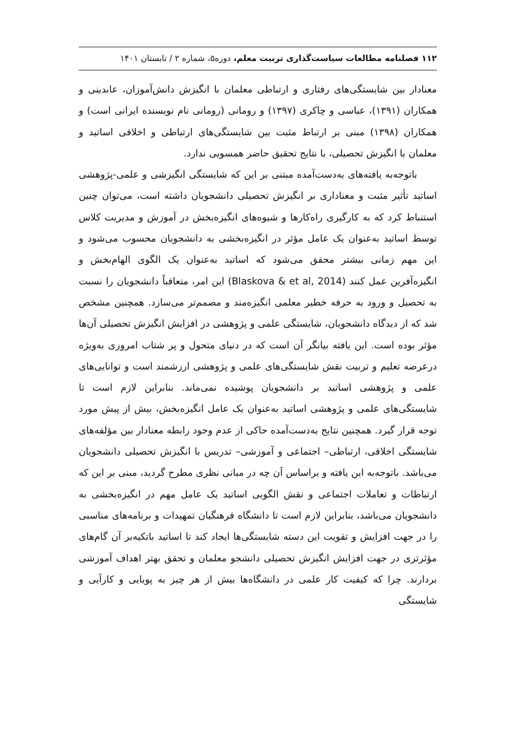۱۱۲ فصلنامه مطالعات سیاست‌گذاری تربیت معلم، دوره۵، شماره ۲ / تابستان ۱۴۰۱
معنادار بین شایستگی‌های رفتاری و ارتباطی معلمان با انگیزش دانش‌آموزان، عابدینی و همکاران (۱۳۹۱)، عباسی و چاکری (۱۳۹۷) و رومانی (رومانی نام نویسنده ایرانی است) و همکاران (۱۳۹۸) مبنی بر ارتباط مثبت بین شایستگی‌های ارتباطی و اخلاقی اساتید و معلمان با انگیزش تحصیلی، با نتایج تحقیق حاضر همسویی ندارد.
باتوجه‌به یافته‌های به‌دست‌آمده مبتنی بر این که شایستگی انگیزشی و علمی-پژوهشی اساتید تأثیر مثبت و معناداری بر انگیزش تحصیلی دانشجویان داشته است، می‌توان چنین استنباط کرد که به کارگیری راه‌کارها و شیوه‌های انگیزه‌بخش در آموزش و مدیریت کلاس توسط اساتید به‌عنوان یک عامل مؤثر در انگیزه‌بخشی به دانشجویان محسوب می‌شود و این مهم زمانی بیشتر محقق می‌شود که اساتید به‌عنوان یک الگوی الهام‌بخش و انگیزه‌آفرین عمل کنند (Blaskova & et al, 2014) این امر، متعاقباً دانشجویان را نسبت به تحصیل و ورود به حرفه خطیر معلمی انگیزه‌مند و مصمم‌تر می‌سازد. همچنین مشخص شد که از دیدگاه دانشجویان، شایستگی علمی و پژوهشی در افزایش انگیزش تحصیلی آن‌ها مؤثر بوده است. این یافته بیانگر آن است که در دنیای متحول و پر شتاب امروزی به‌ویژه درعرصه تعلیم و تربیت نقش شایستگی‌های علمی و پژوهشی ارزشمند است و توانایی‌های علمی و پژوهشی اساتید بر دانشجویان پوشیده نمی‌ماند. بنابراین لازم است تا شایستگی‌های علمی و پژوهشی اساتید به‌عنوان یک عامل انگیزه‌بخش، بیش از پیش مورد توجه قرار گیرد. همچنین نتایج به‌دست‌آمده حاکی از عدم وجود رابطه معنادار بین مؤلفه‌های شایستگی اخلاقی، ارتباطی– اجتماعی و آموزشی– تدریس با انگیزش تحصیلی دانشجویان می‌باشد. باتوجه‌به این یافته و براساس آن چه در مبانی نظری مطرح گردید، مبنی بر این که ارتباطات و تعاملات اجتماعی و نقش الگویی اساتید یک عامل مهم در انگیزه‌بخشی به دانشجویان می‌باشد، بنابراین لازم است تا دانشگاه فرهنگیان تمهیدات و برنامه‌های مناسبی را در جهت افزایش و تقویت این دسته شایستگی‌ها ایجاد کند تا اساتید باتکیه‌بر آن گام‌های مؤثرتری در جهت افزایش انگیزش تحصیلی دانشجو معلمان و تحقق بهتر اهداف آموزشی بردارند. چرا که کیفیت کار علمی در دانشگاه‌ها بیش از هر چیز به پویایی و کارآیی و شایستگی